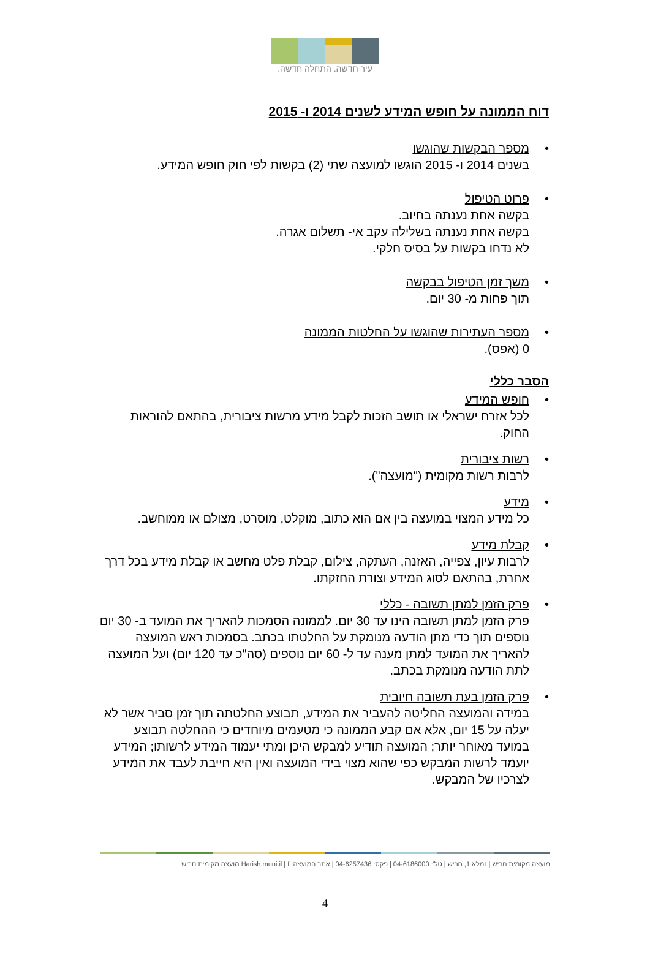עיר חדשה. התחלה חדשה.
דוח הממונה על חופש המידע לשנים 2014 ו- 2015
• מספר הבקשות שהוגשו
בשנים 2014 ו- 2015 הוגשו למועצה שתי (2) בקשות לפי חוק חופש המידע.
• פרוט הטיפול
בקשה אחת נענתה בחיוב.
בקשה אחת נענתה בשלילה עקב אי- תשלום אגרה.
לא נדחו בקשות על בסיס חלקי.
• משך זמן הטיפול בבקשה
תוך פחות מ- 30 יום.
• מספר העתירות שהוגשו על החלטות הממונה
0 (אפס).
הסבר כללי
• חופש המידע
לכל אזרח ישראלי או תושב הזכות לקבל מידע מרשות ציבורית, בהתאם להוראות החוק.
• רשות ציבורית
לרבות רשות מקומית ("מועצה").
• מידע
כל מידע המצוי במועצה בין אם הוא כתוב, מוקלט, מוסרט, מצולם או ממוחשב.
• קבלת מידע
לרבות עיון, צפייה, האזנה, העתקה, צילום, קבלת פלט מחשב או קבלת מידע בכל דרך אחרת, בהתאם לסוג המידע וצורת החזקתו.
• פרק הזמן למתן תשובה - כללי
פרק הזמן למתן תשובה הינו עד 30 יום. לממונה הסמכות להאריך את המועד ב- 30 יום נוספים תוך כדי מתן הודעה מנומקת על החלטתו בכתב. בסמכות ראש המועצה להאריך את המועד למתן מענה עד ל- 60 יום נוספים (סה"כ עד 120 יום) ועל המועצה לתת הודעה מנומקת בכתב.
• פרק הזמן בעת תשובה חיובית
במידה והמועצה החליטה להעביר את המידע, תבוצע החלטתה תוך זמן סביר אשר לא יעלה על 15 יום, אלא אם קבע הממונה כי מטעמים מיוחדים כי ההחלטה תבוצע במועד מאוחר יותר; המועצה תודיע למבקש היכן ומתי יעמוד המידע לרשותו; המידע יועמד לרשות המבקש כפי שהוא מצוי בידי המועצה ואין היא חייבת לעבד את המידע לצרכיו של המבקש.
מועצה מקומית חריש | נמלא 1, חריש | טל': 04-6186000 | פקס: 04-6257436 | אתר המועצה: Harish.muni.il | f מועצה מקומית חריש
4